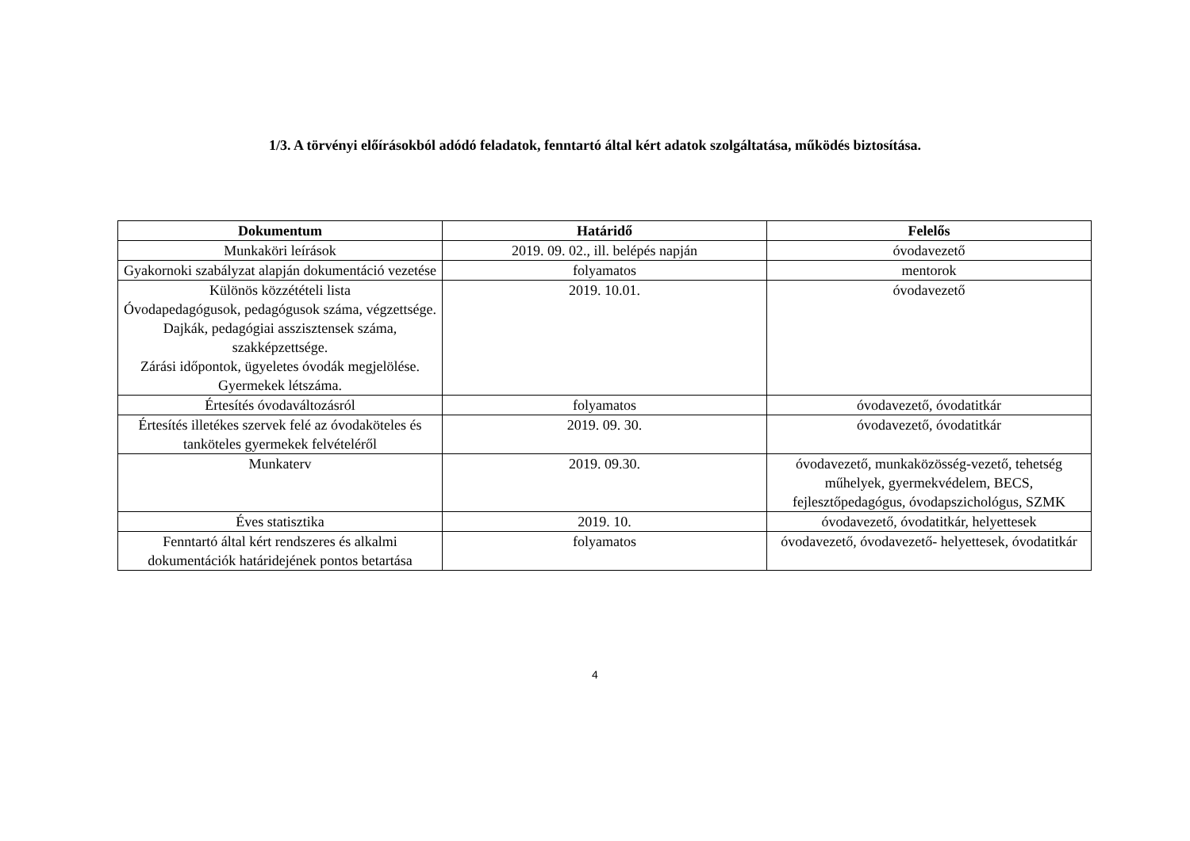1/3. A törvényi előírásokból adódó feladatok, fenntartó által kért adatok szolgáltatása, működés biztosítása.
| Dokumentum | Határidő | Felelős |
| --- | --- | --- |
| Munkaköri leírások | 2019. 09. 02., ill. belépés napján | óvodavezető |
| Gyakornoki szabályzat alapján dokumentáció vezetése | folyamatos | mentorok |
| Különös közzétételi lista Óvodapedagógusok, pedagógusok száma, végzettsége. Dajkák, pedagógiai asszisztensek száma, szakképzettsége. Zárási időpontok, ügyeletes óvodák megjelölése. Gyermekek létszáma. | 2019. 10.01. | óvodavezető |
| Értesítés óvodaváltozásról | folyamatos | óvodavezető, óvodatitkár |
| Értesítés illetékes szervek felé az óvodaköteles és tanköteles gyermekek felvételéről | 2019. 09. 30. | óvodavezető, óvodatitkár |
| Munkaterv | 2019. 09.30. | óvodavezető, munkaközösség-vezető, tehetség műhelyek, gyermekvédelem, BECS, fejlesztőpedagógus, óvodapszichológus, SZMK |
| Éves statisztika | 2019. 10. | óvodavezető, óvodatitkár, helyettesek |
| Fenntartó által kért rendszeres és alkalmi dokumentációk határidejének pontos betartása | folyamatos | óvodavezető, óvodavezető- helyettesek, óvodatitkár |
4